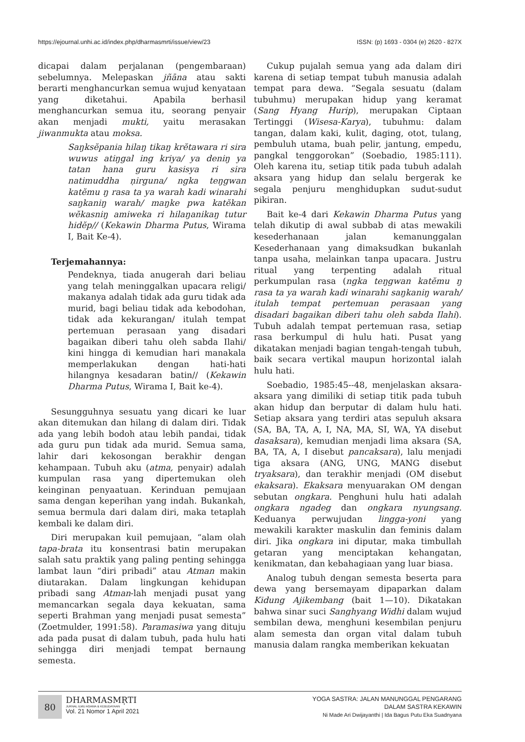https://ejournal.unhi.ac.id/index.php/dharmasmrti/issue/view/23 ISSN: (p) 1693 - 0304 (e) 2620 - 827X
dicapai dalam perjalanan (pengembaraan) sebelumnya. Melepaskan jñāna atau sakti berarti menghancurkan semua wujud kenyataan yang diketahui. Apabila berhasil menghancurkan semua itu, seorang penyair akan menjadi mukti, yaitu merasakan jiwanmukta atau moksa.
Saŋksĕpania hilaŋ tikaŋ krĕtawara ri sira wuwus atiŋgal ing kriya/ ya deniŋ ya tatan hana guru kasisya ri sira natimuddha ṇirguna/ ngka teŋgwan katĕmu ŋ rasa ta ya warah kadi winarahi saŋkaniŋ warah/ maŋke pwa katĕkan wĕkasniŋ amiweka ri hilaŋanikaŋ tutur hidĕp// (Kekawin Dharma Putus, Wirama I, Bait Ke-4).
Terjemahannya:
Pendeknya, tiada anugerah dari beliau yang telah meninggalkan upacara religi/ makanya adalah tidak ada guru tidak ada murid, bagi beliau tidak ada kebodohan, tidak ada kekurangan/ itulah tempat pertemuan perasaan yang disadari bagaikan diberi tahu oleh sabda Ilahi/ kini hingga di kemudian hari manakala memperlakukan dengan hati-hati hilangnya kesadaran batin// (Kekawin Dharma Putus, Wirama I, Bait ke-4).
Sesungguhnya sesuatu yang dicari ke luar akan ditemukan dan hilang di dalam diri. Tidak ada yang lebih bodoh atau lebih pandai, tidak ada guru pun tidak ada murid. Semua sama, lahir dari kekosongan berakhir dengan kehampaan. Tubuh aku (atma, penyair) adalah kumpulan rasa yang dipertemukan oleh keinginan penyaatuan. Kerinduan pemujaan sama dengan keperihan yang indah. Bukankah, semua bermula dari dalam diri, maka tetaplah kembali ke dalam diri.
Diri merupakan kuil pemujaan, “alam olah tapa-brata itu konsentrasi batin merupakan salah satu praktik yang paling penting sehingga lambat laun “diri pribadi” atau Atman makin diutarakan. Dalam lingkungan kehidupan pribadi sang Atman-lah menjadi pusat yang memancarkan segala daya kekuatan, sama seperti Brahman yang menjadi pusat semesta” (Zoetmulder, 1991:58). Paramasiwa yang dituju ada pada pusat di dalam tubuh, pada hulu hati sehingga diri menjadi tempat bernaung semesta.
Cukup pujalah semua yang ada dalam diri karena di setiap tempat tubuh manusia adalah tempat para dewa. “Segala sesuatu (dalam tubuhmu) merupakan hidup yang keramat (Sang Hyang Hurip), merupakan Ciptaan Tertinggi (Wisesa-Karya), tubuhmu: dalam tangan, dalam kaki, kulit, daging, otot, tulang, pembuluh utama, buah pelir, jantung, empedu, pangkal tenggorokan” (Soebadio, 1985:111). Oleh karena itu, setiap titik pada tubuh adalah aksara yang hidup dan selalu bergerak ke segala penjuru menghidupkan sudut-sudut pikiran.
Bait ke-4 dari Kekawin Dharma Putus yang telah dikutip di awal subbab di atas mewakili kesederhanaan jalan kemanunggalan Kesederhanaan yang dimaksudkan bukanlah tanpa usaha, melainkan tanpa upacara. Justru ritual yang terpenting adalah ritual perkumpulan rasa (ngka teŋgwan katĕmu ŋ rasa ta ya warah kadi winarahi saŋkaniŋ warah/ itulah tempat pertemuan perasaan yang disadari bagaikan diberi tahu oleh sabda Ilahi). Tubuh adalah tempat pertemuan rasa, setiap rasa berkumpul di hulu hati. Pusat yang dikatakan menjadi bagian tengah-tengah tubuh, baik secara vertikal maupun horizontal ialah hulu hati.
Soebadio, 1985:45--48, menjelaskan aksara-aksara yang dimiliki di setiap titik pada tubuh akan hidup dan berputar di dalam hulu hati. Setiap aksara yang terdiri atas sepuluh aksara (SA, BA, TA, A, I, NA, MA, SI, WA, YA disebut dasaksara), kemudian menjadi lima aksara (SA, BA, TA, A, I disebut pancaksara), lalu menjadi tiga aksara (ANG, UNG, MANG disebut tryaksara), dan terakhir menjadi (OM disebut ekaksara). Ekaksara menyuarakan OM dengan sebutan ongkara. Penghuni hulu hati adalah ongkara ngadeg dan ongkara nyungsang. Keduanya perwujudan lingga-yoni yang mewakili karakter maskulin dan feminis dalam diri. Jika ongkara ini diputar, maka timbullah getaran yang menciptakan kehangatan, kenikmatan, dan kebahagiaan yang luar biasa.
Analog tubuh dengan semesta beserta para dewa yang bersemayam dipaparkan dalam Kidung Ajikembang (bait 1—10). Dikatakan bahwa sinar suci Sanghyang Widhi dalam wujud sembilan dewa, menghuni kesembilan penjuru alam semesta dan organ vital dalam tubuh manusia dalam rangka memberikan kekuatan
80
DHARMASMṚTI
JURNAL ILMU AGAMA & KEBUDAYAAN
Vol. 21 Nomor 1 April 2021
YOGA SASTRA: JALAN MANUNGGAL PENGARANG
DALAM SASTRA KEKAWIN
Ni Made Ari Dwijayanthi | Ida Bagus Putu Eka Suadnyana